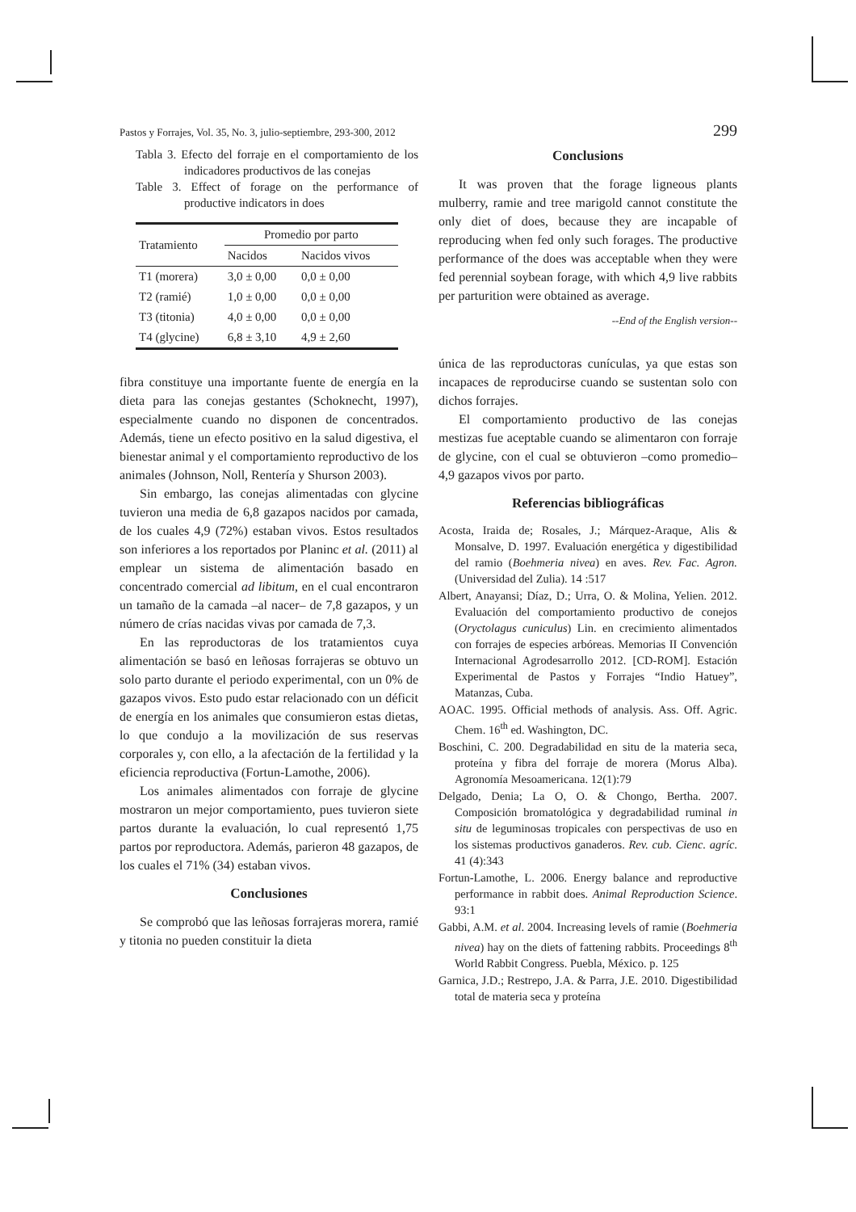Pastos y Forrajes, Vol. 35, No. 3, julio-septiembre, 293-300, 2012 299
Tabla 3. Efecto del forraje en el comportamiento de los indicadores productivos de las conejas
Table 3. Effect of forage on the performance of productive indicators in does
| Tratamiento | Promedio por parto | |
| --- | --- | --- |
| | Nacidos | Nacidos vivos |
| T1 (morera) | 3,0 ± 0,00 | 0,0 ± 0,00 |
| T2 (ramié) | 1,0 ± 0,00 | 0,0 ± 0,00 |
| T3 (titonia) | 4,0 ± 0,00 | 0,0 ± 0,00 |
| T4 (glycine) | 6,8 ± 3,10 | 4,9 ± 2,60 |
fibra constituye una importante fuente de energía en la dieta para las conejas gestantes (Schoknecht, 1997), especialmente cuando no disponen de concentrados. Además, tiene un efecto positivo en la salud digestiva, el bienestar animal y el comportamiento reproductivo de los animales (Johnson, Noll, Rentería y Shurson 2003).
Sin embargo, las conejas alimentadas con glycine tuvieron una media de 6,8 gazapos nacidos por camada, de los cuales 4,9 (72%) estaban vivos. Estos resultados son inferiores a los reportados por Planinc et al. (2011) al emplear un sistema de alimentación basado en concentrado comercial ad libitum, en el cual encontraron un tamaño de la camada –al nacer– de 7,8 gazapos, y un número de crías nacidas vivas por camada de 7,3.
En las reproductoras de los tratamientos cuya alimentación se basó en leñosas forrajeras se obtuvo un solo parto durante el periodo experimental, con un 0% de gazapos vivos. Esto pudo estar relacionado con un déficit de energía en los animales que consumieron estas dietas, lo que condujo a la movilización de sus reservas corporales y, con ello, a la afectación de la fertilidad y la eficiencia reproductiva (Fortun-Lamothe, 2006).
Los animales alimentados con forraje de glycine mostraron un mejor comportamiento, pues tuvieron siete partos durante la evaluación, lo cual representó 1,75 partos por reproductora. Además, parieron 48 gazapos, de los cuales el 71% (34) estaban vivos.
Conclusiones
Se comprobó que las leñosas forrajeras morera, ramié y titonia no pueden constituir la dieta
Conclusions
It was proven that the forage ligneous plants mulberry, ramie and tree marigold cannot constitute the only diet of does, because they are incapable of reproducing when fed only such forages. The productive performance of the does was acceptable when they were fed perennial soybean forage, with which 4,9 live rabbits per parturition were obtained as average.
--End of the English version--
única de las reproductoras cunículas, ya que estas son incapaces de reproducirse cuando se sustentan solo con dichos forrajes.
El comportamiento productivo de las conejas mestizas fue aceptable cuando se alimentaron con forraje de glycine, con el cual se obtuvieron –como promedio– 4,9 gazapos vivos por parto.
Referencias bibliográficas
Acosta, Iraida de; Rosales, J.; Márquez-Araque, Alis & Monsalve, D. 1997. Evaluación energética y digestibilidad del ramio (Boehmeria nivea) en aves. Rev. Fac. Agron. (Universidad del Zulia). 14 :517
Albert, Anayansi; Díaz, D.; Urra, O. & Molina, Yelien. 2012. Evaluación del comportamiento productivo de conejos (Oryctolagus cuniculus) Lin. en crecimiento alimentados con forrajes de especies arbóreas. Memorias II Convención Internacional Agrodesarrollo 2012. [CD-ROM]. Estación Experimental de Pastos y Forrajes “Indio Hatuey”, Matanzas, Cuba.
AOAC. 1995. Official methods of analysis. Ass. Off. Agric. Chem. 16<sup>th</sup> ed. Washington, DC.
Boschini, C. 200. Degradabilidad en situ de la materia seca, proteína y fibra del forraje de morera (Morus Alba). Agronomía Mesoamericana. 12(1):79
Delgado, Denia; La O, O. & Chongo, Bertha. 2007. Composición bromatológica y degradabilidad ruminal in situ de leguminosas tropicales con perspectivas de uso en los sistemas productivos ganaderos. Rev. cub. Cienc. agríc. 41 (4):343
Fortun-Lamothe, L. 2006. Energy balance and reproductive performance in rabbit does. Animal Reproduction Science. 93:1
Gabbi, A.M. et al. 2004. Increasing levels of ramie (Boehmeria nivea) hay on the diets of fattening rabbits. Proceedings 8<sup>th</sup> World Rabbit Congress. Puebla, México. p. 125
Garnica, J.D.; Restrepo, J.A. & Parra, J.E. 2010. Digestibilidad total de materia seca y proteína